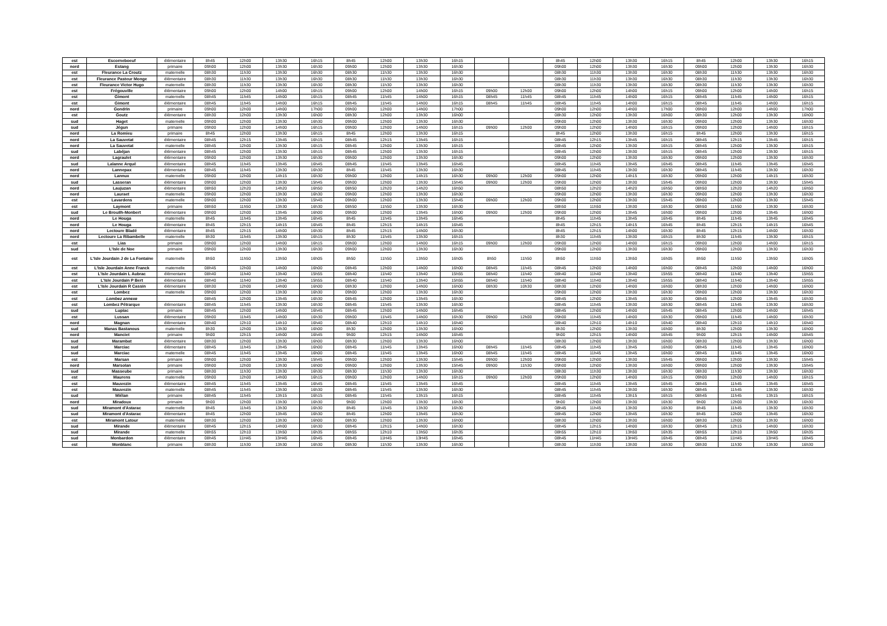| est | Escorneboeuf | élémentaire | 8h45 | 12h00 | 13h30 | 16h15 | 8h45 | 12h00 | 13h30 | 16h15 | | | 8h45 | 12h00 | 13h30 | 16h15 | 8h45 | 12h00 | 13h30 | 16h15 |
| nord | Estang | primaire | 09h00 | 12h00 | 13h30 | 16h30 | 09h00 | 12h00 | 13h30 | 16h30 | | | 09h00 | 12h00 | 13h30 | 16h30 | 09h00 | 12h00 | 13h30 | 16h30 |
| est | Fleurance La Croutz | maternelle | 08h30 | 11h30 | 13h30 | 16h30 | 08h30 | 11h30 | 13h30 | 16h30 | | | 08h30 | 11h30 | 13h30 | 16h30 | 08h30 | 11h30 | 13h30 | 16h30 |
| est | Fleurance Pasteur Monge | élémentaire | 08h30 | 11h30 | 13h30 | 16h30 | 08h30 | 11h30 | 13h30 | 16h30 | | | 08h30 | 11h30 | 13h30 | 16h30 | 08h30 | 11h30 | 13h30 | 16h30 |
| est | Fleurance Victor Hugo | maternelle | 08h30 | 11h30 | 13h30 | 16h30 | 08h30 | 11h30 | 13h30 | 16h30 | | | 08h30 | 11h30 | 13h30 | 16h30 | 08h30 | 11h30 | 13h30 | 16h30 |
| est | Frégouville | élémentaire | 09h00 | 12h00 | 14h00 | 16h15 | 09h00 | 12h00 | 14h00 | 16h15 | 09h00 | 12h00 | 09h00 | 12h00 | 14h00 | 16h15 | 09h00 | 12h00 | 14h00 | 16h15 |
| est | Gimont | maternelle | 08h45 | 11h45 | 14h00 | 16h15 | 08h45 | 11h45 | 14h00 | 16h15 | 08h45 | 11h45 | 08h45 | 11h45 | 14h00 | 16h15 | 08h45 | 11h45 | 14h00 | 16h15 |
| est | Gimont | élémentaire | 08h45 | 11h45 | 14h00 | 16h15 | 08h45 | 11h45 | 14h00 | 16h15 | 08h45 | 11h45 | 08h45 | 11h45 | 14h00 | 16h15 | 08h45 | 11h45 | 14h00 | 16h15 |
| nord | Gondrin | primaire | 09h00 | 12h00 | 14h00 | 17h00 | 09h00 | 12h00 | 14h00 | 17h00 | | | 09h00 | 12h00 | 14h00 | 17h00 | 09h00 | 12h00 | 14h00 | 17h00 |
| est | Goutz | élémentaire | 08h30 | 12h00 | 13h30 | 16h00 | 08h30 | 12h00 | 13h30 | 16h00 | | | 08h30 | 12h00 | 13h30 | 16h00 | 08h30 | 12h00 | 13h30 | 16h00 |
| sud | Haget | maternelle | 09h00 | 12h00 | 13h30 | 16h30 | 09h00 | 12h00 | 13h30 | 16h30 | | | 09h00 | 12h00 | 13h30 | 16h30 | 09h00 | 12h00 | 13h30 | 16h30 |
| sud | Jégun | primaire | 09h00 | 12h00 | 14h00 | 16h15 | 09h00 | 12h00 | 14h00 | 16h15 | 09h00 | 12h00 | 09h00 | 12h00 | 14h00 | 16h15 | 09h00 | 12h00 | 14h00 | 16h15 |
| nord | La Romieu | primaire | 8h45 | 12h00 | 13h30 | 16h15 | 8h45 | 12h00 | 13h30 | 16h15 | | | 8h45 | 12h00 | 13h30 | 16h15 | 8h45 | 12h00 | 13h30 | 16h15 |
| nord | La Sauvetat | élémentaire | 08h45 | 12h15 | 13h45 | 16h15 | 08h45 | 12h15 | 13h45 | 16h15 | | | 08h45 | 12h15 | 13h45 | 16h15 | 08h45 | 12h15 | 13h45 | 16h15 |
| nord | La Sauvetat | maternelle | 08h45 | 12h00 | 13h30 | 16h15 | 08h45 | 12h00 | 13h30 | 16h15 | | | 08h45 | 12h00 | 13h30 | 16h15 | 08h45 | 12h00 | 13h30 | 16h15 |
| sud | Labéjan | élémentaire | 08h45 | 12h00 | 13h30 | 16h15 | 08h45 | 12h00 | 13h30 | 16h15 | | | 08h45 | 12h00 | 13h30 | 16h15 | 08h45 | 12h00 | 13h30 | 16h15 |
| nord | Lagraulet | élémentaire | 09h00 | 12h00 | 13h30 | 16h30 | 09h00 | 12h00 | 13h30 | 16h30 | | | 09h00 | 12h00 | 13h30 | 16h30 | 09h00 | 12h00 | 13h30 | 16h30 |
| sud | Lalanne Arqué | élémentaire | 08h45 | 11h45 | 13h45 | 16h45 | 08h45 | 11h45 | 13h45 | 16h45 | | | 08h45 | 11h45 | 13h45 | 16h45 | 08h45 | 11h45 | 13h45 | 16h45 |
| nord | Lannepax | élémentaire | 08h45 | 11h45 | 13h30 | 16h30 | 8h45 | 11h45 | 13h30 | 16h30 | | | 08h45 | 11h45 | 13h30 | 16h30 | 08h45 | 11h45 | 13h30 | 16h30 |
| nord | Lannux | maternelle | 09h00 | 12h00 | 14h15 | 16h30 | 09h00 | 12h00 | 14h15 | 16h30 | 09h00 | 12h00 | 09h00 | 12h00 | 14h15 | 16h30 | 09h00 | 12h00 | 14h15 | 16h30 |
| sud | Lasseran | élémentaire | 09h00 | 12h00 | 13h30 | 15h45 | 09h00 | 12h00 | 13h30 | 15h45 | 09h00 | 12h00 | 09h00 | 12h00 | 13h30 | 15h45 | 09h00 | 12h00 | 13h30 | 15h45 |
| nord | Laujuzan | élémentaire | 08h50 | 12h20 | 14h20 | 16h50 | 08h50 | 12h20 | 14h20 | 16h50 | | | 08h50 | 12h20 | 14h20 | 16h50 | 08h50 | 12h20 | 14h20 | 16h50 |
| nord | Lauraet | maternelle | 09h00 | 12h00 | 13h30 | 16h30 | 09h00 | 12h00 | 13h30 | 16h30 | | | 09h00 | 12h00 | 13h30 | 16h30 | 09h00 | 12h00 | 13h30 | 16h30 |
| est | Lavardens | maternelle | 09h00 | 12h00 | 13h30 | 15h45 | 09h00 | 12h00 | 13h30 | 15h45 | 09h00 | 12h00 | 09h00 | 12h00 | 13h30 | 15h45 | 09h00 | 12h00 | 13h30 | 15h45 |
| est | Laymont | primaire | 08h50 | 11h50 | 13h30 | 16h30 | 08h50 | 11h50 | 13h30 | 16h30 | | | 08h50 | 11h50 | 13h30 | 16h30 | 08h50 | 11h50 | 13h30 | 16h30 |
| sud | Le Brouilh-Monbert | élémentaire | 09h00 | 12h00 | 13h45 | 16h00 | 09h00 | 12h00 | 13h45 | 16h00 | 09h00 | 12h00 | 09h00 | 12h00 | 13h45 | 16h00 | 09h00 | 12h00 | 13h45 | 16h00 |
| nord | Le Houga | maternelle | 8h45 | 11h45 | 13h45 | 16h45 | 8h45 | 11h45 | 13h45 | 16h45 | | | 8h45 | 11h45 | 13h45 | 16h45 | 8h45 | 11h45 | 13h45 | 16h45 |
| nord | Le Houga | élémentaire | 8h45 | 12h15 | 14h15 | 16h45 | 8h45 | 12h15 | 14h15 | 16h45 | | | 8h45 | 12h15 | 14h15 | 16h45 | 8h45 | 12h15 | 14h15 | 16h45 |
| nord | Lectoure Bladé | élémentaire | 8h45 | 12h15 | 14h00 | 16h30 | 8h45 | 12h15 | 14h00 | 16h30 | | | 8h45 | 12h15 | 14h00 | 16h30 | 8h45 | 12h15 | 14h00 | 16h30 |
| nord | Lectoure La Ribambelle | maternelle | 8h30 | 11h45 | 13h30 | 16h15 | 8h30 | 11h45 | 13h30 | 16h15 | | | 8h30 | 11h45 | 13h30 | 16h15 | 8h30 | 11h45 | 13h30 | 16h15 |
| est | Lias | primaire | 09h00 | 12h00 | 14h00 | 16h15 | 09h00 | 12h00 | 14h00 | 16h15 | 09h00 | 12h00 | 09h00 | 12h00 | 14h00 | 16h15 | 09h00 | 12h00 | 14h00 | 16h15 |
| sud | L'Isle de Noe | primaire | 09h00 | 12h00 | 13h30 | 16h30 | 09h00 | 12h00 | 13h30 | 16h30 | | | 09h00 | 12h00 | 13h30 | 16h30 | 09h00 | 12h00 | 13h30 | 16h30 |
| est | L'Isle Jourdain J de La Fontaine | maternelle | 8h50 | 11h50 | 13h50 | 16h05 | 8h50 | 11h50 | 13h50 | 16h05 | 8h50 | 11h50 | 8h50 | 11h50 | 13h50 | 16h05 | 8h50 | 11h50 | 13h50 | 16h05 |
| est | L'Isle Jourdain Anne Franck | maternelle | 08h45 | 12h00 | 14h00 | 16h00 | 08h45 | 12h00 | 14h00 | 16h00 | 08h45 | 11h45 | 08h45 | 12h00 | 14h00 | 16h00 | 08h45 | 12h00 | 14h00 | 16h00 |
| est | L'Isle Jourdain L Aubrac | élémentaire | 08h40 | 11h40 | 13h40 | 15h55 | 08h40 | 11h40 | 13h40 | 15h55 | 08h40 | 11h40 | 08h40 | 11h40 | 13h40 | 15h55 | 08h40 | 11h40 | 13h40 | 15h55 |
| est | L'Isle Jourdain P Bert | élémentaire | 08h40 | 11h40 | 13h40 | 15h55 | 08h40 | 11h40 | 13h40 | 15h55 | 08h40 | 11h40 | 08h40 | 11h40 | 13h40 | 15h55 | 08h40 | 11h40 | 13h40 | 15h55 |
| est | L'Isle Jourdain R Cassin | élémentaire | 08h30 | 12h00 | 14h00 | 16h00 | 08h30 | 12h00 | 14h00 | 16h00 | 08h30 | 10h30 | 08h30 | 12h00 | 14h00 | 16h00 | 08h30 | 12h00 | 14h00 | 16h00 |
| est | Lombez | maternelle | 09h00 | 12h00 | 13h30 | 16h30 | 09h00 | 12h00 | 13h30 | 16h30 | | | 09h00 | 12h00 | 13h30 | 16h30 | 09h00 | 12h00 | 13h30 | 16h30 |
| est | Lombez annexe | | 08h45 | 12h00 | 13h45 | 16h30 | 08h45 | 12h00 | 13h45 | 16h30 | | | 08h45 | 12h00 | 13h45 | 16h30 | 08h45 | 12h00 | 13h45 | 16h30 |
| est | Lombez Pétrarque | élémentaire | 08h45 | 11h45 | 13h30 | 16h30 | 08h45 | 11h45 | 13h30 | 16h30 | | | 08h45 | 11h45 | 13h30 | 16h30 | 08h45 | 11h45 | 13h30 | 16h30 |
| sud | Lupiac | primaire | 08h45 | 12h00 | 14h00 | 16h45 | 08h45 | 12h00 | 14h00 | 16h45 | | | 08h45 | 12h00 | 14h00 | 16h45 | 08h45 | 12h00 | 14h00 | 16h45 |
| est | Lussan | élémentaire | 09h00 | 11h45 | 14h00 | 16h30 | 09h00 | 11h45 | 14h00 | 16h30 | 09h00 | 12h00 | 09h00 | 11h45 | 14h00 | 16h30 | 09h00 | 11h45 | 14h00 | 16h30 |
| nord | Magnan | élémentaire | 08h40 | 12h10 | 14h10 | 16h40 | 08h40 | 12h10 | 14h10 | 16h40 | | | 08h40 | 12h10 | 14h10 | 16h40 | 08h40 | 12h10 | 14h10 | 16h40 |
| sud | Manas Bastanous | maternelle | 8h30 | 12h00 | 13h30 | 16h00 | 8h30 | 12h00 | 13h30 | 16h00 | | | 8h30 | 12h00 | 13h30 | 16h00 | 8h30 | 12h00 | 13h30 | 16h00 |
| nord | Manciet | primaire | 9h00 | 12h15 | 14h00 | 16h45 | 9h00 | 12h15 | 14h00 | 16h45 | | | 9h00 | 12h15 | 14h00 | 16h45 | 9h00 | 12h15 | 14h00 | 16h45 |
| sud | Marambat | élémentaire | 08h30 | 12h00 | 13h30 | 16h00 | 08h30 | 12h00 | 13h30 | 16h00 | | | 08h30 | 12h00 | 13h30 | 16h00 | 08h30 | 12h00 | 13h30 | 16h00 |
| sud | Marciac | élémentaire | 08h45 | 11h45 | 13h45 | 16h00 | 08h45 | 11h45 | 13h45 | 16h00 | 08h45 | 11h45 | 08h45 | 11h45 | 13h45 | 16h00 | 08h45 | 11h45 | 13h45 | 16h00 |
| sud | Marciac | maternelle | 08h45 | 11h45 | 13h45 | 16h00 | 08h45 | 11h45 | 13h45 | 16h00 | 08h45 | 11h45 | 08h45 | 11h45 | 13h45 | 16h00 | 08h45 | 11h45 | 13h45 | 16h00 |
| est | Marsan | primaire | 09h00 | 12h00 | 13h30 | 15h45 | 09h00 | 12h00 | 13h30 | 15h45 | 09h00 | 12h00 | 09h00 | 12h00 | 13h30 | 15h45 | 09h00 | 12h00 | 13h30 | 15h45 |
| nord | Marsolan | primaire | 09h00 | 12h00 | 13h30 | 16h00 | 09h00 | 12h00 | 13h30 | 15h45 | 09h00 | 11h30 | 09h00 | 12h00 | 13h30 | 16h00 | 09h00 | 12h00 | 13h30 | 15h45 |
| sud | Masseube | primaire | 08h30 | 11h30 | 13h30 | 16h30 | 08h30 | 11h30 | 13h30 | 16h30 | | | 08h30 | 11h30 | 13h30 | 16h30 | 08h30 | 11h30 | 13h30 | 16h30 |
| est | Maurens | maternelle | 09h00 | 12h00 | 14h00 | 16h15 | 09h00 | 12h00 | 14h00 | 16h15 | 09h00 | 12h00 | 09h00 | 12h00 | 14h00 | 16h15 | 09h00 | 12h00 | 14h00 | 16h15 |
| est | Mauvezin | élémentaire | 08h45 | 11h45 | 13h45 | 16h45 | 08h45 | 11h45 | 13h45 | 16h45 | | | 08h45 | 11h45 | 13h45 | 16h45 | 08h45 | 11h45 | 13h45 | 16h45 |
| est | Mauvezin | maternelle | 08h45 | 11h45 | 13h30 | 16h30 | 08h45 | 11h45 | 13h30 | 16h30 | | | 08h45 | 11h45 | 13h30 | 16h30 | 08h45 | 11h45 | 13h30 | 16h30 |
| sud | Miélan | primaire | 08h45 | 11h45 | 13h15 | 16h15 | 08h45 | 11h45 | 13h15 | 16h15 | | | 08h45 | 11h45 | 13h15 | 16h15 | 08h45 | 11h45 | 13h15 | 16h15 |
| nord | Miradoux | primaire | 9h00 | 12h00 | 13h30 | 16h30 | 9h00 | 12h00 | 13h30 | 16h30 | | | 9h00 | 12h00 | 13h30 | 16h30 | 9h00 | 12h00 | 13h30 | 16h30 |
| sud | Miramont d'Astarac | maternelle | 8h45 | 11h45 | 13h30 | 16h30 | 8h45 | 11h45 | 13h30 | 16h30 | | | 08h45 | 11h45 | 13h30 | 16h30 | 8h45 | 11h45 | 13h30 | 16h30 |
| sud | Miramont d'Astarac | élémentaire | 8h45 | 12h00 | 13h45 | 16h30 | 8h45 | 12h00 | 13h45 | 16h30 | | | 08h45 | 12h00 | 13h45 | 16h30 | 8h45 | 12h00 | 13h45 | 16h30 |
| est | Miramont Latour | maternelle | 08h30 | 12h00 | 13h30 | 16h00 | 08h30 | 12h00 | 13h30 | 16h00 | | | 08h30 | 12h00 | 13h30 | 16h00 | 08h30 | 12h00 | 13h30 | 16h00 |
| sud | Mirande | élémentaire | 08h45 | 12h15 | 14h00 | 16h30 | 08h45 | 12h15 | 14h00 | 16h30 | | | 08h45 | 12h15 | 14h00 | 16h30 | 08h45 | 12h15 | 14h00 | 16h30 |
| sud | Mirande | maternelle | 08h55 | 12h10 | 13h50 | 16h35 | 08h55 | 12h10 | 13h50 | 16h35 | | | 08h55 | 12h10 | 13h50 | 16h35 | 08h55 | 12h10 | 13h50 | 16h35 |
| sud | Monbardon | élémentaire | 08h45 | 11H45 | 13H45 | 16h45 | 08h45 | 11H45 | 13H45 | 16h45 | | | 08h45 | 11H45 | 13H45 | 16h45 | 08h45 | 11H45 | 13H45 | 16h45 |
| est | Monblanc | primaire | 08h30 | 11h30 | 13h30 | 16h30 | 08h30 | 11h30 | 13h30 | 16h30 | | | 08h30 | 11h30 | 13h30 | 16h30 | 08h30 | 11h30 | 13h30 | 16h30 |